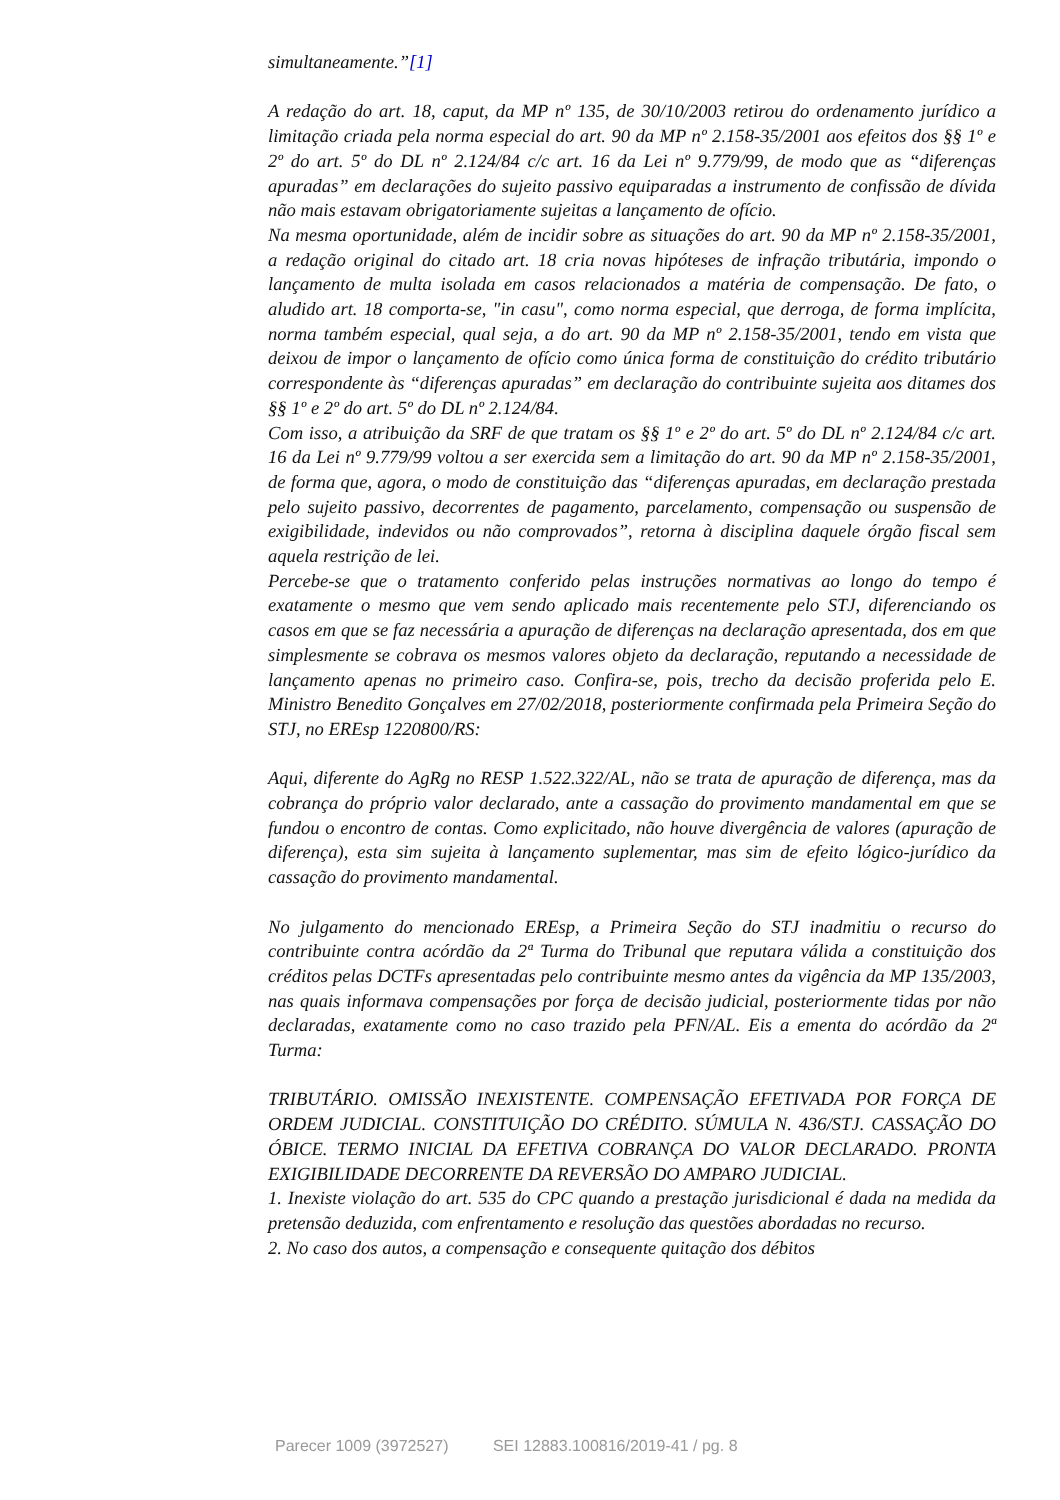simultaneamente.”[1]
A redação do art. 18, caput, da MP nº 135, de 30/10/2003 retirou do ordenamento jurídico a limitação criada pela norma especial do art. 90 da MP nº 2.158-35/2001 aos efeitos dos §§ 1º e 2º do art. 5º do DL nº 2.124/84 c/c art. 16 da Lei nº 9.779/99, de modo que as “diferenças apuradas” em declarações do sujeito passivo equiparadas a instrumento de confissão de dívida não mais estavam obrigatoriamente sujeitas a lançamento de ofício.
Na mesma oportunidade, além de incidir sobre as situações do art. 90 da MP nº 2.158-35/2001, a redação original do citado art. 18 cria novas hipóteses de infração tributária, impondo o lançamento de multa isolada em casos relacionados a matéria de compensação. De fato, o aludido art. 18 comporta-se, "in casu", como norma especial, que derroga, de forma implícita, norma também especial, qual seja, a do art. 90 da MP nº 2.158-35/2001, tendo em vista que deixou de impor o lançamento de ofício como única forma de constituição do crédito tributário correspondente às “diferenças apuradas” em declaração do contribuinte sujeita aos ditames dos §§ 1º e 2º do art. 5º do DL nº 2.124/84.
Com isso, a atribuição da SRF de que tratam os §§ 1º e 2º do art. 5º do DL nº 2.124/84 c/c art. 16 da Lei nº 9.779/99 voltou a ser exercida sem a limitação do art. 90 da MP nº 2.158-35/2001, de forma que, agora, o modo de constituição das “diferenças apuradas, em declaração prestada pelo sujeito passivo, decorrentes de pagamento, parcelamento, compensação ou suspensão de exigibilidade, indevidos ou não comprovados”, retorna à disciplina daquele órgão fiscal sem aquela restrição de lei.
Percebe-se que o tratamento conferido pelas instruções normativas ao longo do tempo é exatamente o mesmo que vem sendo aplicado mais recentemente pelo STJ, diferenciando os casos em que se faz necessária a apuração de diferenças na declaração apresentada, dos em que simplesmente se cobrava os mesmos valores objeto da declaração, reputando a necessidade de lançamento apenas no primeiro caso. Confira-se, pois, trecho da decisão proferida pelo E. Ministro Benedito Gonçalves em 27/02/2018, posteriormente confirmada pela Primeira Seção do STJ, no EREsp 1220800/RS:
Aqui, diferente do AgRg no RESP 1.522.322/AL, não se trata de apuração de diferença, mas da cobrança do próprio valor declarado, ante a cassação do provimento mandamental em que se fundou o encontro de contas. Como explicitado, não houve divergência de valores (apuração de diferença), esta sim sujeita à lançamento suplementar, mas sim de efeito lógico-jurídico da cassação do provimento mandamental.
No julgamento do mencionado EREsp, a Primeira Seção do STJ inadmitiu o recurso do contribuinte contra acórdão da 2ª Turma do Tribunal que reputara válida a constituição dos créditos pelas DCTFs apresentadas pelo contribuinte mesmo antes da vigência da MP 135/2003, nas quais informava compensações por força de decisão judicial, posteriormente tidas por não declaradas, exatamente como no caso trazido pela PFN/AL. Eis a ementa do acórdão da 2ª Turma:
TRIBUTÁRIO. OMISSÃO INEXISTENTE. COMPENSAÇÃO EFETIVADA POR FORÇA DE ORDEM JUDICIAL. CONSTITUIÇÃO DO CRÉDITO. SÚMULA N. 436/STJ. CASSAÇÃO DO ÓBICE. TERMO INICIAL DA EFETIVA COBRANÇA DO VALOR DECLARADO. PRONTA EXIGIBILIDADE DECORRENTE DA REVERSÃO DO AMPARO JUDICIAL.
1. Inexiste violação do art. 535 do CPC quando a prestação jurisdicional é dada na medida da pretensão deduzida, com enfrentamento e resolução das questões abordadas no recurso.
2. No caso dos autos, a compensação e consequente quitação dos débitos
Parecer 1009 (3972527) SEI 12883.100816/2019-41 / pg. 8